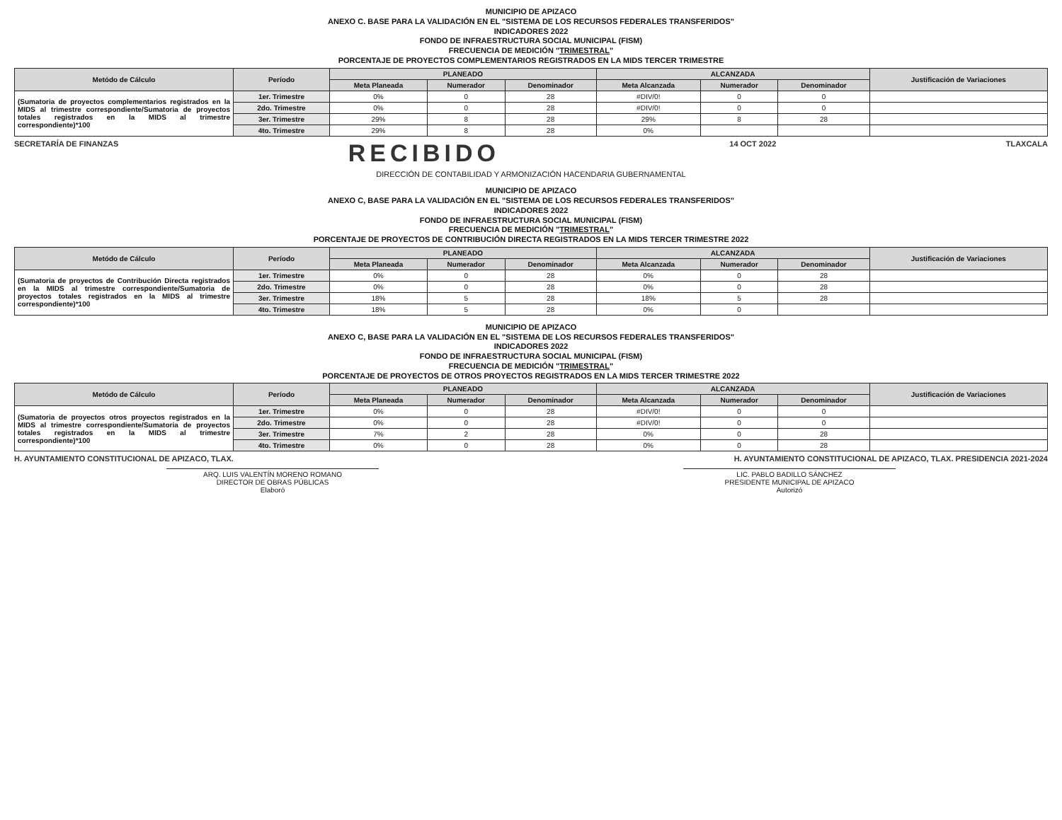MUNICIPIO DE APIZACO
ANEXO C. BASE PARA LA VALIDACIÓN EN EL "SISTEMA DE LOS RECURSOS FEDERALES TRANSFERIDOS"
INDICADORES 2022
FONDO DE INFRAESTRUCTURA SOCIAL MUNICIPAL (FISM)
FRECUENCIA DE MEDICIÓN "TRIMESTRAL"
PORCENTAJE DE PROYECTOS COMPLEMENTARIOS REGISTRADOS EN LA MIDS TERCER TRIMESTRE
| Metódo de Cálculo | Período | PLANEADO | | | ALCANZADA | | | Justificación de Variaciones |
| --- | --- | --- | --- | --- | --- | --- | --- | --- |
| | | Meta Planeada | Numerador | Denominador | Meta Alcanzada | Numerador | Denominador | |
| (Sumatoria de proyectos complementarios registrados en la MIDS al trimestre correspondiente/Sumatoria de proyectos totales registrados en la MIDS al trimestre correspondiente)*100 | 1er. Trimestre | 0% | 0 | 28 | #DIV/0! | 0 | 0 | |
| | 2do. Trimestre | 0% | 0 | 28 | #DIV/0! | 0 | 0 | |
| | 3er. Trimestre | 29% | 8 | 28 | 29% | 8 | 28 | |
| | 4to. Trimestre | 29% | 8 | 28 | 0% | | | |
SECRETARÍA DE FINANZAS RECIBIDO 14 OCT 2022 TLAXCALA
DIRECCIÓN DE CONTABILIDAD Y ARMONIZACIÓN HACENDARIA GUBERNAMENTAL
MUNICIPIO DE APIZACO
ANEXO C, BASE PARA LA VALIDACIÓN EN EL "SISTEMA DE LOS RECURSOS FEDERALES TRANSFERIDOS"
INDICADORES 2022
FONDO DE INFRAESTRUCTURA SOCIAL MUNICIPAL (FISM)
FRECUENCIA DE MEDICIÓN "TRIMESTRAL"
PORCENTAJE DE PROYECTOS DE CONTRIBUCIÓN DIRECTA REGISTRADOS EN LA MIDS TERCER TRIMESTRE 2022
| Metódo de Cálculo | Período | PLANEADO | | | ALCANZADA | | | Justificación de Variaciones |
| --- | --- | --- | --- | --- | --- | --- | --- | --- |
| | | Meta Planeada | Numerador | Denominador | Meta Alcanzada | Numerador | Denominador | |
| (Sumatoria de proyectos de Contribución Directa registrados en la MIDS al trimestre correspondiente/Sumatoria de proyectos totales registrados en la MIDS al trimestre correspondiente)*100 | 1er. Trimestre | 0% | 0 | 28 | 0% | 0 | 28 | |
| | 2do. Trimestre | 0% | 0 | 28 | 0% | 0 | 28 | |
| | 3er. Trimestre | 18% | 5 | 28 | 18% | 5 | 28 | |
| | 4to. Trimestre | 18% | 5 | 28 | 0% | 0 | | |
MUNICIPIO DE APIZACO
ANEXO C, BASE PARA LA VALIDACIÓN EN EL "SISTEMA DE LOS RECURSOS FEDERALES TRANSFERIDOS"
INDICADORES 2022
FONDO DE INFRAESTRUCTURA SOCIAL MUNICIPAL (FISM)
FRECUENCIA DE MEDICIÓN "TRIMESTRAL"
PORCENTAJE DE PROYECTOS DE OTROS PROYECTOS REGISTRADOS EN LA MIDS TERCER TRIMESTRE 2022
| Metódo de Cálculo | Período | PLANEADO | | | ALCANZADA | | | Justificación de Variaciones |
| --- | --- | --- | --- | --- | --- | --- | --- | --- |
| | | Meta Planeada | Numerador | Denominador | Meta Alcanzada | Numerador | Denominador | |
| (Sumatoria de proyectos otros proyectos registrados en la MIDS al trimestre correspondiente/Sumatoria de proyectos totales registrados en la MIDS al trimestre correspondiente)*100 | 1er. Trimestre | 0% | 0 | 28 | #DIV/0! | 0 | 0 | |
| | 2do. Trimestre | 0% | 0 | 28 | #DIV/0! | 0 | 0 | |
| | 3er. Trimestre | 7% | 2 | 28 | 0% | 0 | 28 | |
| | 4to. Trimestre | 0% | 0 | 28 | 0% | 0 | 28 | |
H. AYUNTAMIENTO CONSTITUCIONAL DE APIZACO, TLAX. H. AYUNTAMIENTO CONSTITUCIONAL DE APIZACO, TLAX. PRESIDENCIA 2021-2024
ARQ. LUIS VALENTÍN MORENO ROMANO
DIRECTOR DE OBRAS PÚBLICAS
Elaboró
LIC. PABLO BADILLO SÁNCHEZ
PRESIDENTE MUNICIPAL DE APIZACO
Autorizó